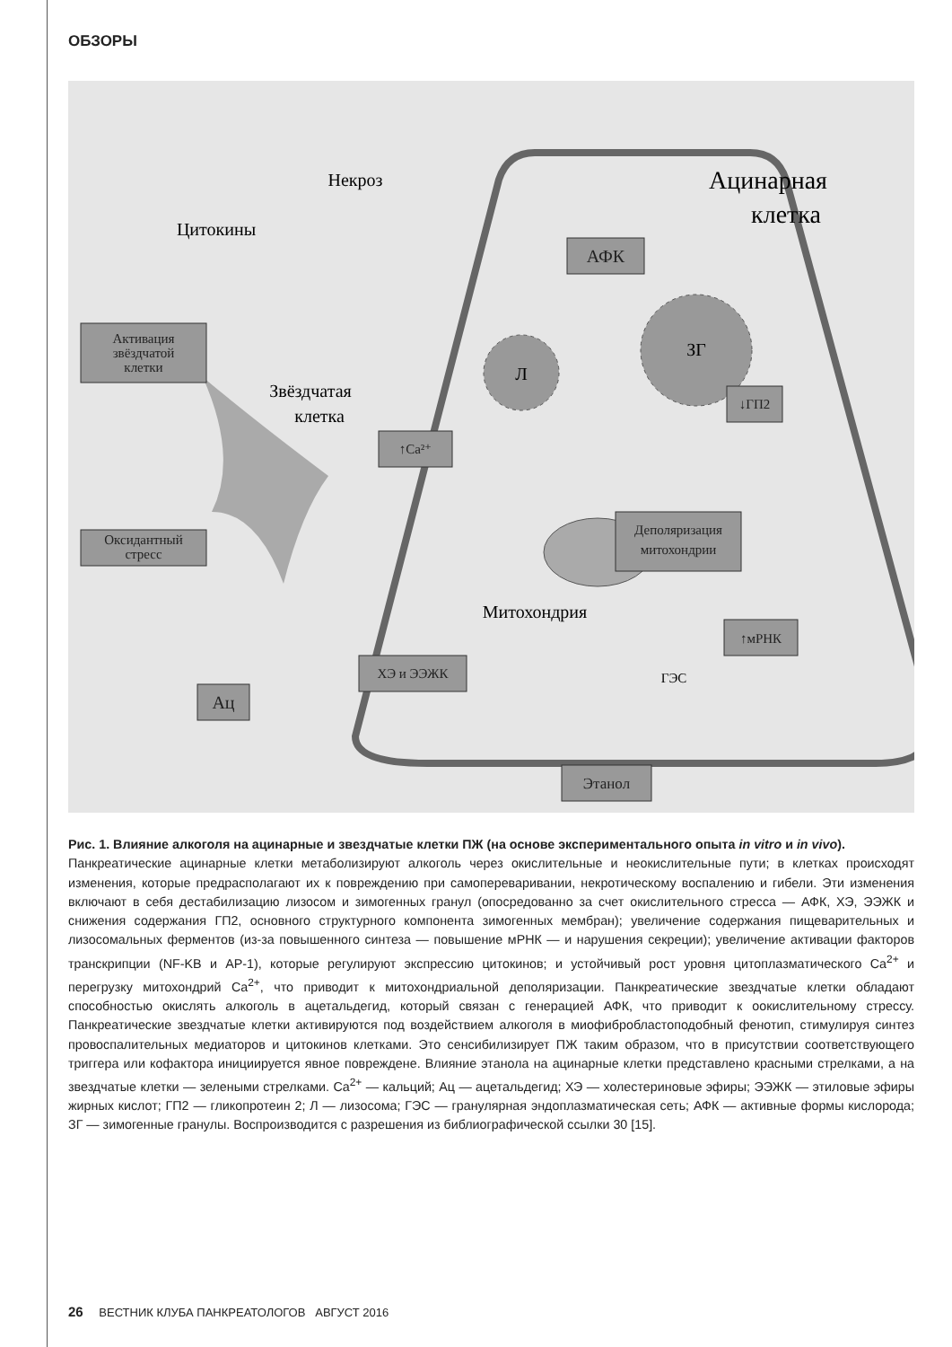ОБЗОРЫ
Некроз
Цитокины
Ацинарная
клетка
Звёздчатая
клетка
Митохондрия
ГЭС
Л
ЗГ
АФК
Активация
звёздчатой
клетки
Оксидантный
стресс
↑Ca²⁺
↓ГП2
Деполяризация
митохондрии
↑мРНК
ХЭ и ЭЭЖК
Ац
Этанол
Рис. 1. Влияние алкоголя на ацинарные и звездчатые клетки ПЖ (на основе экспериментального опыта in vitro и in vivo).
Панкреатические ацинарные клетки метаболизируют алкоголь через окислительные и неокислительные пути; в клетках происходят изменения, которые предрасполагают их к повреждению при самопереваривании, некротическому воспалению и гибели. Эти изменения включают в себя дестабилизацию лизосом и зимогенных гранул (опосредованно за счет окислительного стресса — АФК, ХЭ, ЭЭЖК и снижения содержания ГП2, основного структурного компонента зимогенных мембран); увеличение содержания пищеварительных и лизосомальных ферментов (из-за повышенного синтеза — повышение мРНК — и нарушения секреции); увеличение активации факторов транскрипции (NF-KB и AP-1), которые регулируют экспрессию цитокинов; и устойчивый рост уровня цитоплазматического Ca<sup>2+</sup> и перегрузку митохондрий Ca<sup>2+</sup>, что приводит к митохондриальной деполяризации. Панкреатические звездчатые клетки обладают способностью окислять алкоголь в ацетальдегид, который связан с генерацией АФК, что приводит к оокислительному стрессу. Панкреатические звездчатые клетки активируются под воздействием алкоголя в миофибробластоподобный фенотип, стимулируя синтез провоспалительных медиаторов и цитокинов клетками. Это сенсибилизирует ПЖ таким образом, что в присутствии соответствующего триггера или кофактора инициируется явное повреждене. Влияние этанола на ацинарные клетки представлено красными стрелками, а на звездчатые клетки — зелеными стрелками. Ca<sup>2+</sup> — кальций; Ац — ацетальдегид; ХЭ — холестериновые эфиры; ЭЭЖК — этиловые эфиры жирных кислот; ГП2 — гликопротеин 2; Л — лизосома; ГЭС — гранулярная эндоплазматическая сеть; АФК — активные формы кислорода; ЗГ — зимогенные гранулы. Воспроизводится с разрешения из библиографической ссылки 30 [15].
26 ВЕСТНИК КЛУБА ПАНКРЕАТОЛОГОВ АВГУСТ 2016